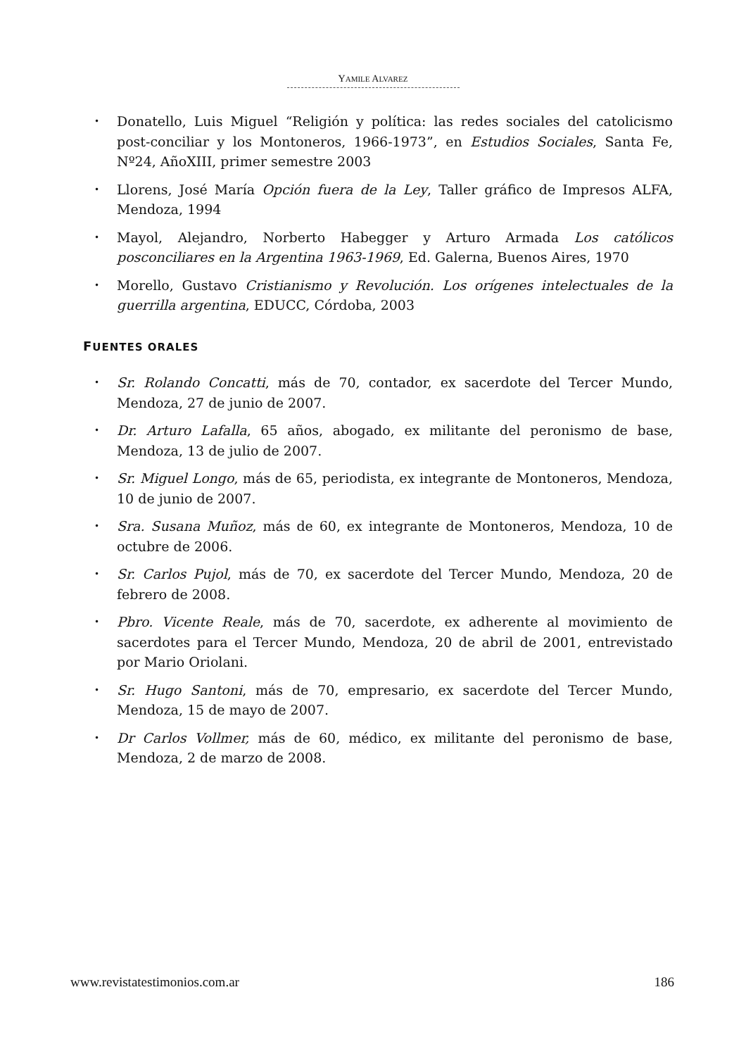YAMILE ALVAREZ
• Donatello, Luis Miguel “Religión y política: las redes sociales del catolicismo post-conciliar y los Montoneros, 1966-1973”, en Estudios Sociales, Santa Fe, Nº24, AñoXIII, primer semestre 2003
• Llorens, José María Opción fuera de la Ley, Taller gráfico de Impresos ALFA, Mendoza, 1994
• Mayol, Alejandro, Norberto Habegger y Arturo Armada Los católicos posconciliares en la Argentina 1963-1969, Ed. Galerna, Buenos Aires, 1970
• Morello, Gustavo Cristianismo y Revolución. Los orígenes intelectuales de la guerrilla argentina, EDUCC, Córdoba, 2003
FUENTES ORALES
• Sr. Rolando Concatti, más de 70, contador, ex sacerdote del Tercer Mundo, Mendoza, 27 de junio de 2007.
• Dr. Arturo Lafalla, 65 años, abogado, ex militante del peronismo de base, Mendoza, 13 de julio de 2007.
• Sr. Miguel Longo, más de 65, periodista, ex integrante de Montoneros, Mendoza, 10 de junio de 2007.
• Sra. Susana Muñoz, más de 60, ex integrante de Montoneros, Mendoza, 10 de octubre de 2006.
• Sr. Carlos Pujol, más de 70, ex sacerdote del Tercer Mundo, Mendoza, 20 de febrero de 2008.
• Pbro. Vicente Reale, más de 70, sacerdote, ex adherente al movimiento de sacerdotes para el Tercer Mundo, Mendoza, 20 de abril de 2001, entrevistado por Mario Oriolani.
• Sr. Hugo Santoni, más de 70, empresario, ex sacerdote del Tercer Mundo, Mendoza, 15 de mayo de 2007.
• Dr Carlos Vollmer, más de 60, médico, ex militante del peronismo de base, Mendoza, 2 de marzo de 2008.
www.revistatestimonios.com.ar 186